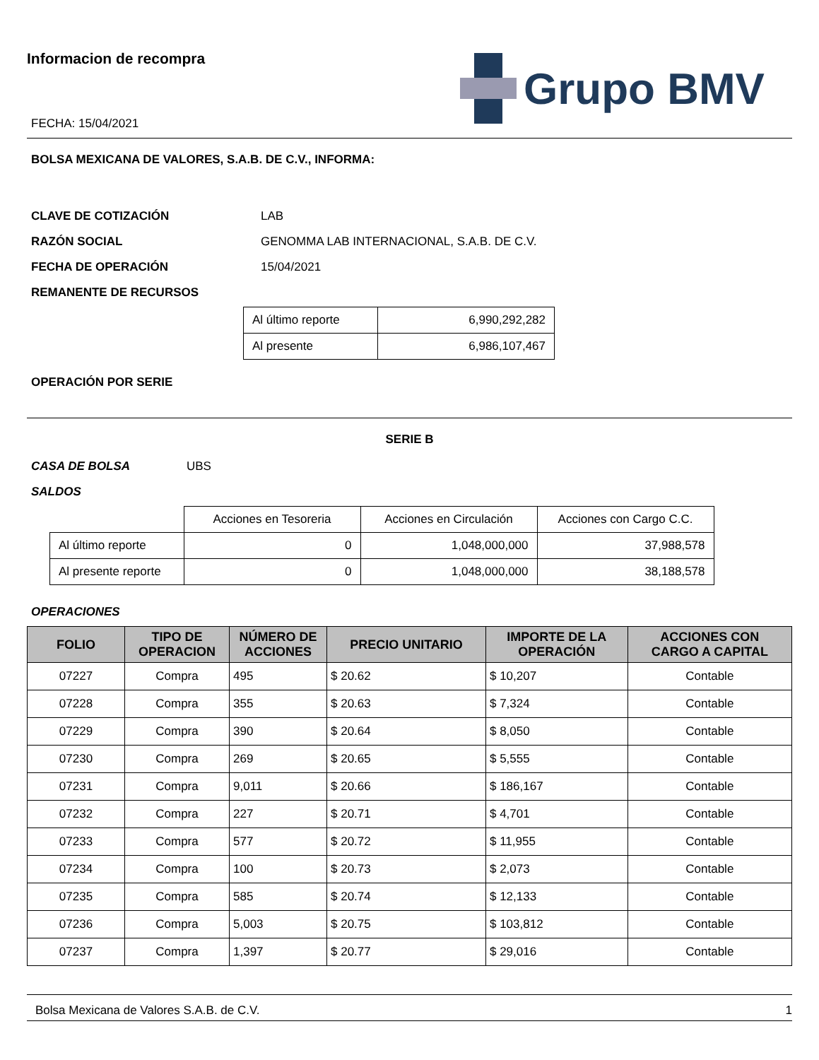Informacion de recompra
FECHA: 15/04/2021
Grupo BMV
BOLSA MEXICANA DE VALORES, S.A.B. DE C.V., INFORMA:
CLAVE DE COTIZACIÓN LAB
RAZÓN SOCIAL GENOMMA LAB INTERNACIONAL, S.A.B. DE C.V.
FECHA DE OPERACIÓN 15/04/2021
REMANENTE DE RECURSOS
| Al último reporte | 6,990,292,282 |
| Al presente | 6,986,107,467 |
OPERACIÓN POR SERIE
SERIE B
CASA DE BOLSA UBS
SALDOS
| | Acciones en Tesoreria | Acciones en Circulación | Acciones con Cargo C.C. |
| Al último reporte | 0 | 1,048,000,000 | 37,988,578 |
| Al presente reporte | 0 | 1,048,000,000 | 38,188,578 |
OPERACIONES
| FOLIO | TIPO DE OPERACION | NÚMERO DE ACCIONES | PRECIO UNITARIO | IMPORTE DE LA OPERACIÓN | ACCIONES CON CARGO A CAPITAL |
| --- | --- | --- | --- | --- | --- |
| 07227 | Compra | 495 | $ 20.62 | $ 10,207 | Contable |
| 07228 | Compra | 355 | $ 20.63 | $ 7,324 | Contable |
| 07229 | Compra | 390 | $ 20.64 | $ 8,050 | Contable |
| 07230 | Compra | 269 | $ 20.65 | $ 5,555 | Contable |
| 07231 | Compra | 9,011 | $ 20.66 | $ 186,167 | Contable |
| 07232 | Compra | 227 | $ 20.71 | $ 4,701 | Contable |
| 07233 | Compra | 577 | $ 20.72 | $ 11,955 | Contable |
| 07234 | Compra | 100 | $ 20.73 | $ 2,073 | Contable |
| 07235 | Compra | 585 | $ 20.74 | $ 12,133 | Contable |
| 07236 | Compra | 5,003 | $ 20.75 | $ 103,812 | Contable |
| 07237 | Compra | 1,397 | $ 20.77 | $ 29,016 | Contable |
Bolsa Mexicana de Valores S.A.B. de C.V. 1